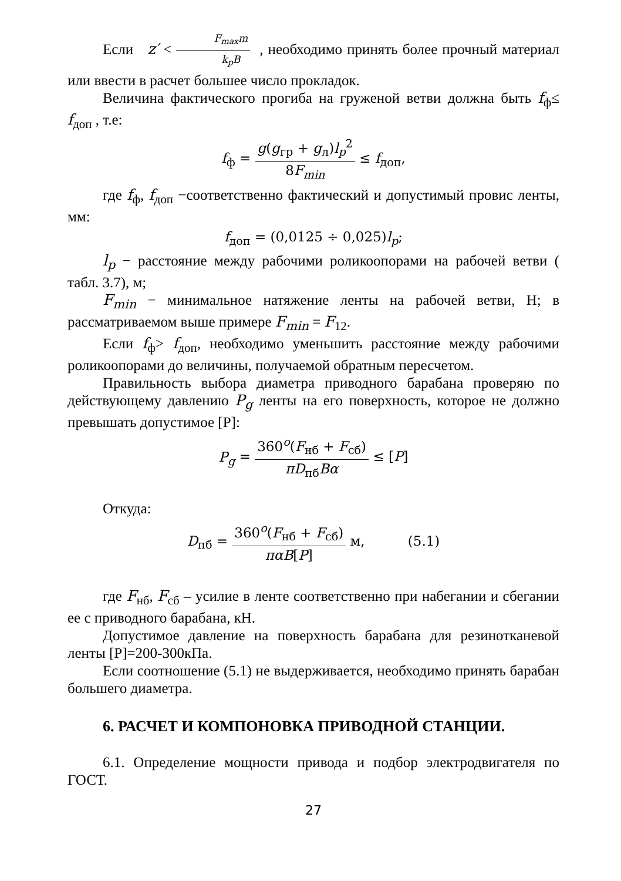Если z′ < F<sub>max</sub>m k<sub>p</sub>B , необходимо принять более прочный материал или ввести в расчет большее число прокладок.
Величина фактического прогиба на груженой ветви должна быть f<sub>ф</sub>≤ f<sub>доп</sub> , т.е:
f<sub>ф</sub> = g(g<sub>гр</sub> + g<sub>л</sub>)l<sub>p</sub><sup>2</sup> 8F<sub>min</sub> ≤ f<sub>доп</sub>,
где f<sub>ф</sub>, f<sub>доп</sub> −соответственно фактический и допустимый провис ленты, мм:
f<sub>доп</sub> = (0,0125 ÷ 0,025)l<sub>p</sub>;
l<sub>p</sub> − расстояние между рабочими роликоопорами на рабочей ветви ( табл. 3.7), м;
F<sub>min</sub> − минимальное натяжение ленты на рабочей ветви, Н; в рассматриваемом выше примере F<sub>min</sub> = F<sub>12</sub>.
Если f<sub>ф</sub>> f<sub>доп</sub>, необходимо уменьшить расстояние между рабочими роликоопорами до величины, получаемой обратным пересчетом.
Правильность выбора диаметра приводного барабана проверяю по действующему давлению P<sub>g</sub> ленты на его поверхность, которое не должно превышать допустимое [Р]:
P<sub>g</sub> = 360<sup>o</sup>(F<sub>нб</sub> + F<sub>сб</sub>) πD<sub>пб</sub>Bα ≤ [P]
Откуда:
D<sub>пб</sub> = 360<sup>o</sup>(F<sub>нб</sub> + F<sub>сб</sub>) παB[P] м, (5.1)
где F<sub>нб</sub>, F<sub>сб</sub> – усилие в ленте соответственно при набегании и сбегании ее с приводного барабана, кН.
Допустимое давление на поверхность барабана для резинотканевой ленты [Р]=200-300кПа.
Если соотношение (5.1) не выдерживается, необходимо принять барабан большего диаметра.
6. РАСЧЕТ И КОМПОНОВКА ПРИВОДНОЙ СТАНЦИИ.
6.1. Определение мощности привода и подбор электродвигателя по ГОСТ.
27